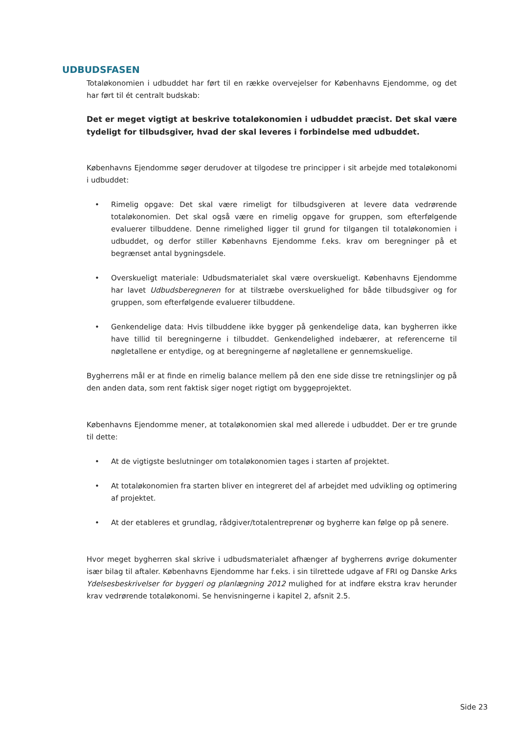UDBUDSFASEN
Totaløkonomien i udbuddet har ført til en række overvejelser for Københavns Ejendomme, og det har ført til ét centralt budskab:
Det er meget vigtigt at beskrive totaløkonomien i udbuddet præcist. Det skal være tydeligt for tilbudsgiver, hvad der skal leveres i forbindelse med udbuddet.
Københavns Ejendomme søger derudover at tilgodese tre principper i sit arbejde med totaløkonomi i udbuddet:
• Rimelig opgave: Det skal være rimeligt for tilbudsgiveren at levere data vedrørende totaløkonomien. Det skal også være en rimelig opgave for gruppen, som efterfølgende evaluerer tilbuddene. Denne rimelighed ligger til grund for tilgangen til totaløkonomien i udbuddet, og derfor stiller Københavns Ejendomme f.eks. krav om beregninger på et begrænset antal bygningsdele.
• Overskueligt materiale: Udbudsmaterialet skal være overskueligt. Københavns Ejendomme har lavet Udbudsberegneren for at tilstræbe overskuelighed for både tilbudsgiver og for gruppen, som efterfølgende evaluerer tilbuddene.
• Genkendelige data: Hvis tilbuddene ikke bygger på genkendelige data, kan bygherren ikke have tillid til beregningerne i tilbuddet. Genkendelighed indebærer, at referencerne til nøgletallene er entydige, og at beregningerne af nøgletallene er gennemskuelige.
Bygherrens mål er at finde en rimelig balance mellem på den ene side disse tre retningslinjer og på den anden data, som rent faktisk siger noget rigtigt om byggeprojektet.
Københavns Ejendomme mener, at totaløkonomien skal med allerede i udbuddet. Der er tre grunde til dette:
• At de vigtigste beslutninger om totaløkonomien tages i starten af projektet.
• At totaløkonomien fra starten bliver en integreret del af arbejdet med udvikling og optimering af projektet.
• At der etableres et grundlag, rådgiver/totalentreprenør og bygherre kan følge op på senere.
Hvor meget bygherren skal skrive i udbudsmaterialet afhænger af bygherrens øvrige dokumenter især bilag til aftaler. Københavns Ejendomme har f.eks. i sin tilrettede udgave af FRI og Danske Arks Ydelsesbeskrivelser for byggeri og planlægning 2012 mulighed for at indføre ekstra krav herunder krav vedrørende totaløkonomi. Se henvisningerne i kapitel 2, afsnit 2.5.
Side 23